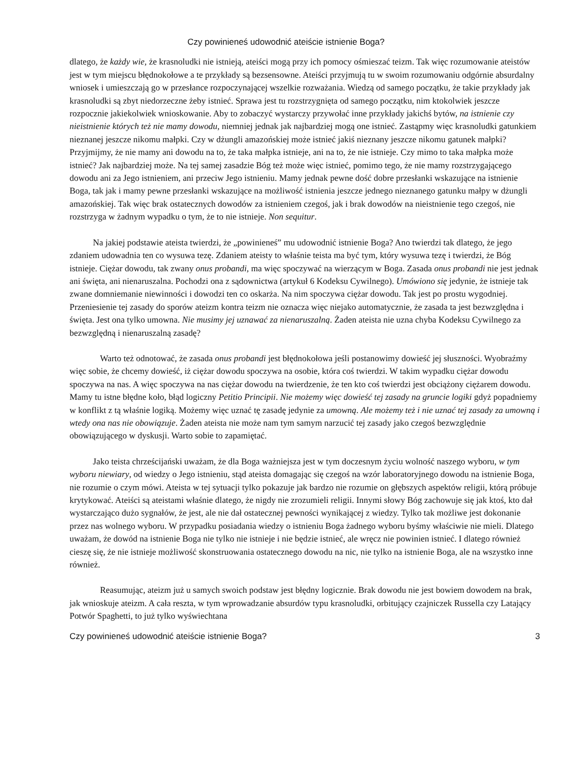Czy powinieneś udowodnić ateiście istnienie Boga?
dlatego, że każdy wie, że krasnoludki nie istnieją, ateiści mogą przy ich pomocy ośmieszać teizm. Tak więc rozumowanie ateistów jest w tym miejscu błędnokołowe a te przykłady są bezsensowne. Ateiści przyjmują tu w swoim rozumowaniu odgórnie absurdalny wniosek i umieszczają go w przesłance rozpoczynającej wszelkie rozważania. Wiedzą od samego początku, że takie przykłady jak krasnoludki są zbyt niedorzeczne żeby istnieć. Sprawa jest tu rozstrzygnięta od samego początku, nim ktokolwiek jeszcze rozpocznie jakiekolwiek wnioskowanie. Aby to zobaczyć wystarczy przywołać inne przykłady jakichś bytów, na istnienie czy nieistnienie których też nie mamy dowodu, niemniej jednak jak najbardziej mogą one istnieć. Zastąpmy więc krasnoludki gatunkiem nieznanej jeszcze nikomu małpki. Czy w dżungli amazońskiej może istnieć jakiś nieznany jeszcze nikomu gatunek małpki? Przyjmijmy, że nie mamy ani dowodu na to, że taka małpka istnieje, ani na to, że nie istnieje. Czy mimo to taka małpka może istnieć? Jak najbardziej może. Na tej samej zasadzie Bóg też może więc istnieć, pomimo tego, że nie mamy rozstrzygającego dowodu ani za Jego istnieniem, ani przeciw Jego istnieniu. Mamy jednak pewne dość dobre przesłanki wskazujące na istnienie Boga, tak jak i mamy pewne przesłanki wskazujące na możliwość istnienia jeszcze jednego nieznanego gatunku małpy w dżungli amazońskiej. Tak więc brak ostatecznych dowodów za istnieniem czegoś, jak i brak dowodów na nieistnienie tego czegoś, nie rozstrzyga w żadnym wypadku o tym, że to nie istnieje. Non sequitur.
Na jakiej podstawie ateista twierdzi, że „powinieneś” mu udowodnić istnienie Boga? Ano twierdzi tak dlatego, że jego zdaniem udowadnia ten co wysuwa tezę. Zdaniem ateisty to właśnie teista ma być tym, który wysuwa tezę i twierdzi, że Bóg istnieje. Ciężar dowodu, tak zwany onus probandi, ma więc spoczywać na wierzącym w Boga. Zasada onus probandi nie jest jednak ani święta, ani nienaruszalna. Pochodzi ona z sądownictwa (artykuł 6 Kodeksu Cywilnego). Umówiono się jedynie, że istnieje tak zwane domniemanie niewinności i dowodzi ten co oskarża. Na nim spoczywa ciężar dowodu. Tak jest po prostu wygodniej. Przeniesienie tej zasady do sporów ateizm kontra teizm nie oznacza więc niejako automatycznie, że zasada ta jest bezwzględna i święta. Jest ona tylko umowna. Nie musimy jej uznawać za nienaruszalną. Żaden ateista nie uzna chyba Kodeksu Cywilnego za bezwzględną i nienaruszalną zasadę?
Warto też odnotować, że zasada onus probandi jest błędnokołowa jeśli postanowimy dowieść jej słuszności. Wyobraźmy więc sobie, że chcemy dowieść, iż ciężar dowodu spoczywa na osobie, która coś twierdzi. W takim wypadku ciężar dowodu spoczywa na nas. A więc spoczywa na nas ciężar dowodu na twierdzenie, że ten kto coś twierdzi jest obciążony ciężarem dowodu. Mamy tu istne błędne koło, błąd logiczny Petitio Principii. Nie możemy więc dowieść tej zasady na gruncie logiki gdyż popadniemy w konflikt z tą właśnie logiką. Możemy więc uznać tę zasadę jedynie za umowną. Ale możemy też i nie uznać tej zasady za umowną i wtedy ona nas nie obowiązuje. Żaden ateista nie może nam tym samym narzucić tej zasady jako czegoś bezwzględnie obowiązującego w dyskusji. Warto sobie to zapamiętać.
Jako teista chrześcijański uważam, że dla Boga ważniejsza jest w tym doczesnym życiu wolność naszego wyboru, w tym wyboru niewiary, od wiedzy o Jego istnieniu, stąd ateista domagając się czegoś na wzór laboratoryjnego dowodu na istnienie Boga, nie rozumie o czym mówi. Ateista w tej sytuacji tylko pokazuje jak bardzo nie rozumie on głębszych aspektów religii, którą próbuje krytykować. Ateiści są ateistami właśnie dlatego, że nigdy nie zrozumieli religii. Innymi słowy Bóg zachowuje się jak ktoś, kto dał wystarczająco dużo sygnałów, że jest, ale nie dał ostatecznej pewności wynikającej z wiedzy. Tylko tak możliwe jest dokonanie przez nas wolnego wyboru. W przypadku posiadania wiedzy o istnieniu Boga żadnego wyboru byśmy właściwie nie mieli. Dlatego uważam, że dowód na istnienie Boga nie tylko nie istnieje i nie będzie istnieć, ale wręcz nie powinien istnieć. I dlatego również cieszę się, że nie istnieje możliwość skonstruowania ostatecznego dowodu na nic, nie tylko na istnienie Boga, ale na wszystko inne również.
Reasumując, ateizm już u samych swoich podstaw jest błędny logicznie. Brak dowodu nie jest bowiem dowodem na brak, jak wnioskuje ateizm. A cała reszta, w tym wprowadzanie absurdów typu krasnoludki, orbitujący czajniczek Russella czy Latający Potwór Spaghetti, to już tylko wyświechtana
Czy powinieneś udowodnić ateiście istnienie Boga? 3